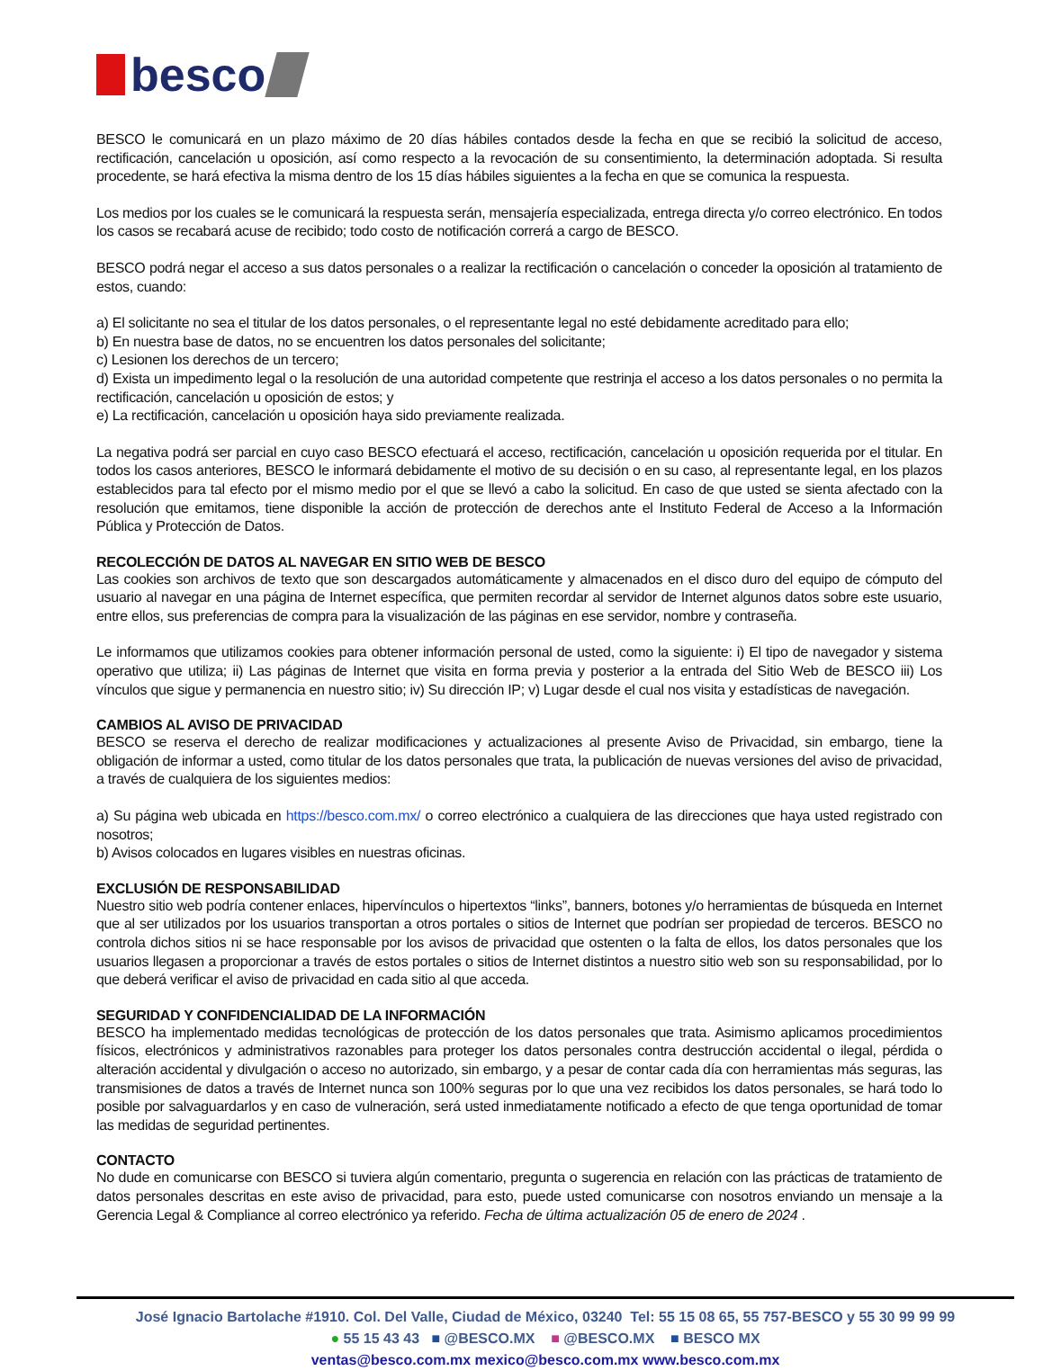besco
BESCO le comunicará en un plazo máximo de 20 días hábiles contados desde la fecha en que se recibió la solicitud de acceso, rectificación, cancelación u oposición, así como respecto a la revocación de su consentimiento, la determinación adoptada. Si resulta procedente, se hará efectiva la misma dentro de los 15 días hábiles siguientes a la fecha en que se comunica la respuesta.
Los medios por los cuales se le comunicará la respuesta serán, mensajería especializada, entrega directa y/o correo electrónico. En todos los casos se recabará acuse de recibido; todo costo de notificación correrá a cargo de BESCO.
BESCO podrá negar el acceso a sus datos personales o a realizar la rectificación o cancelación o conceder la oposición al tratamiento de estos, cuando:
a) El solicitante no sea el titular de los datos personales, o el representante legal no esté debidamente acreditado para ello;
b) En nuestra base de datos, no se encuentren los datos personales del solicitante;
c) Lesionen los derechos de un tercero;
d) Exista un impedimento legal o la resolución de una autoridad competente que restrinja el acceso a los datos personales o no permita la rectificación, cancelación u oposición de estos; y
e) La rectificación, cancelación u oposición haya sido previamente realizada.
La negativa podrá ser parcial en cuyo caso BESCO efectuará el acceso, rectificación, cancelación u oposición requerida por el titular. En todos los casos anteriores, BESCO le informará debidamente el motivo de su decisión o en su caso, al representante legal, en los plazos establecidos para tal efecto por el mismo medio por el que se llevó a cabo la solicitud. En caso de que usted se sienta afectado con la resolución que emitamos, tiene disponible la acción de protección de derechos ante el Instituto Federal de Acceso a la Información Pública y Protección de Datos.
RECOLECCIÓN DE DATOS AL NAVEGAR EN SITIO WEB DE BESCO
Las cookies son archivos de texto que son descargados automáticamente y almacenados en el disco duro del equipo de cómputo del usuario al navegar en una página de Internet específica, que permiten recordar al servidor de Internet algunos datos sobre este usuario, entre ellos, sus preferencias de compra para la visualización de las páginas en ese servidor, nombre y contraseña.
Le informamos que utilizamos cookies para obtener información personal de usted, como la siguiente: i) El tipo de navegador y sistema operativo que utiliza; ii) Las páginas de Internet que visita en forma previa y posterior a la entrada del Sitio Web de BESCO iii) Los vínculos que sigue y permanencia en nuestro sitio; iv) Su dirección IP; v) Lugar desde el cual nos visita y estadísticas de navegación.
CAMBIOS AL AVISO DE PRIVACIDAD
BESCO se reserva el derecho de realizar modificaciones y actualizaciones al presente Aviso de Privacidad, sin embargo, tiene la obligación de informar a usted, como titular de los datos personales que trata, la publicación de nuevas versiones del aviso de privacidad, a través de cualquiera de los siguientes medios:
a) Su página web ubicada en https://besco.com.mx/ o correo electrónico a cualquiera de las direcciones que haya usted registrado con nosotros;
b) Avisos colocados en lugares visibles en nuestras oficinas.
EXCLUSIÓN DE RESPONSABILIDAD
Nuestro sitio web podría contener enlaces, hipervínculos o hipertextos “links”, banners, botones y/o herramientas de búsqueda en Internet que al ser utilizados por los usuarios transportan a otros portales o sitios de Internet que podrían ser propiedad de terceros. BESCO no controla dichos sitios ni se hace responsable por los avisos de privacidad que ostenten o la falta de ellos, los datos personales que los usuarios llegasen a proporcionar a través de estos portales o sitios de Internet distintos a nuestro sitio web son su responsabilidad, por lo que deberá verificar el aviso de privacidad en cada sitio al que acceda.
SEGURIDAD Y CONFIDENCIALIDAD DE LA INFORMACIÓN
BESCO ha implementado medidas tecnológicas de protección de los datos personales que trata. Asimismo aplicamos procedimientos físicos, electrónicos y administrativos razonables para proteger los datos personales contra destrucción accidental o ilegal, pérdida o alteración accidental y divulgación o acceso no autorizado, sin embargo, y a pesar de contar cada día con herramientas más seguras, las transmisiones de datos a través de Internet nunca son 100% seguras por lo que una vez recibidos los datos personales, se hará todo lo posible por salvaguardarlos y en caso de vulneración, será usted inmediatamente notificado a efecto de que tenga oportunidad de tomar las medidas de seguridad pertinentes.
CONTACTO
No dude en comunicarse con BESCO si tuviera algún comentario, pregunta o sugerencia en relación con las prácticas de tratamiento de datos personales descritas en este aviso de privacidad, para esto, puede usted comunicarse con nosotros enviando un mensaje a la Gerencia Legal & Compliance al correo electrónico ya referido. Fecha de última actualización 05 de enero de 2024 .
José Ignacio Bartolache #1910. Col. Del Valle, Ciudad de México, 03240 Tel: 55 15 08 65, 55 757-BESCO y 55 30 99 99 99
● 55 15 43 43 ■ @BESCO.MX ■ @BESCO.MX ■ BESCO MX
ventas@besco.com.mx mexico@besco.com.mx www.besco.com.mx